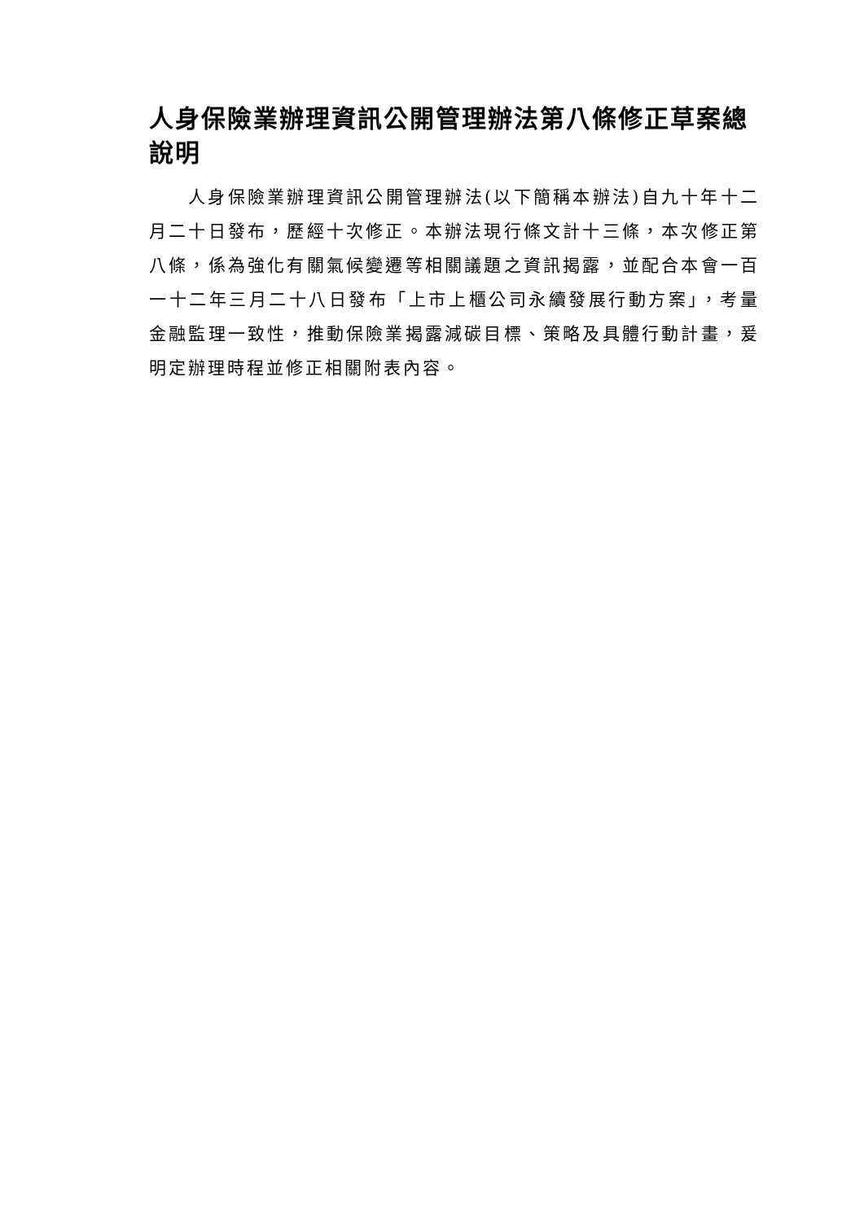人身保險業辦理資訊公開管理辦法第八條修正草案總說明
人身保險業辦理資訊公開管理辦法(以下簡稱本辦法)自九十年十二月二十日發布，歷經十次修正。本辦法現行條文計十三條，本次修正第八條，係為強化有關氣候變遷等相關議題之資訊揭露，並配合本會一百一十二年三月二十八日發布「上市上櫃公司永續發展行動方案」，考量金融監理一致性，推動保險業揭露減碳目標、策略及具體行動計畫，爰明定辦理時程並修正相關附表內容。